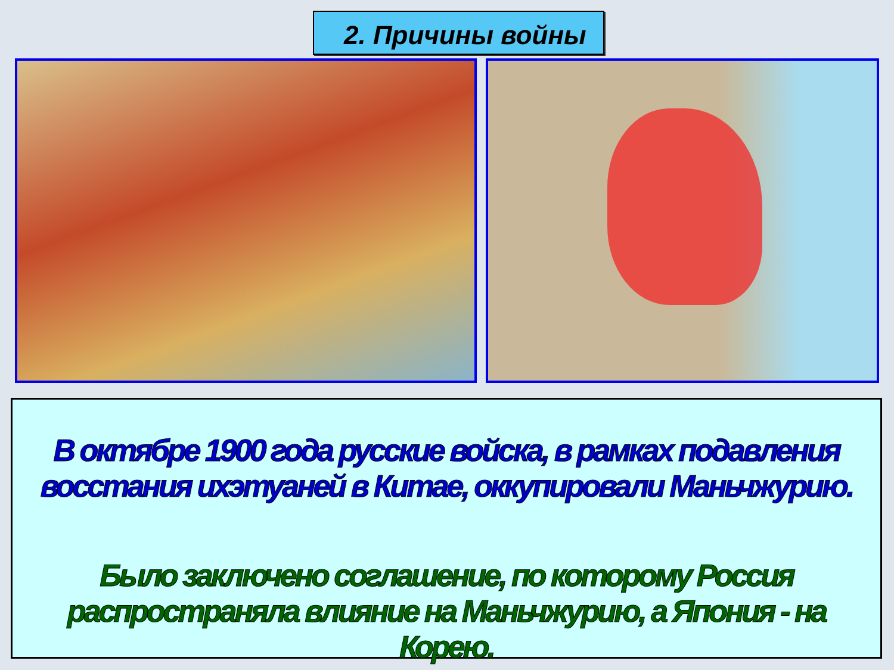2. Причины войны
В октябре 1900 года русские войска, в рамках подавления восстания ихэтуаней в Китае, оккупировали Маньчжурию.
Было заключено соглашение, по которому Россия распространяла влияние на Маньчжурию, а Япония - на Корею.